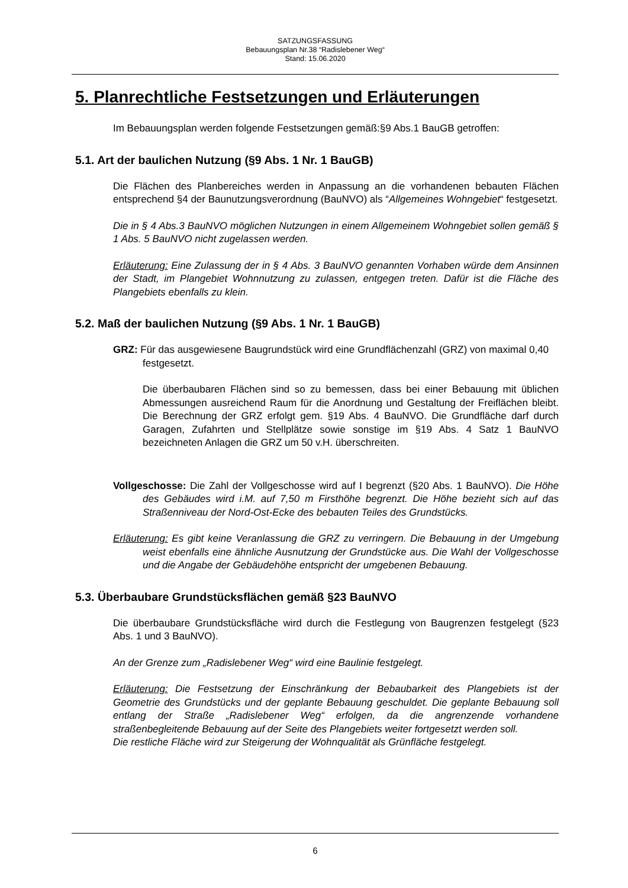SATZUNGSFASSUNG
Bebauungsplan Nr.38 “Radislebener Weg“
Stand: 15.06.2020
5. Planrechtliche Festsetzungen und Erläuterungen
Im Bebauungsplan werden folgende Festsetzungen gemäß:§9 Abs.1 BauGB getroffen:
5.1. Art der baulichen Nutzung (§9 Abs. 1 Nr. 1 BauGB)
Die Flächen des Planbereiches werden in Anpassung an die vorhandenen bebauten Flächen entsprechend §4 der Baunutzungsverordnung (BauNVO) als “Allgemeines Wohngebiet“ festgesetzt.
Die in § 4 Abs.3 BauNVO möglichen Nutzungen in einem Allgemeinem Wohngebiet sollen gemäß § 1 Abs. 5 BauNVO nicht zugelassen werden.
Erläuterung: Eine Zulassung der in § 4 Abs. 3 BauNVO genannten Vorhaben würde dem Ansinnen der Stadt, im Plangebiet Wohnnutzung zu zulassen, entgegen treten. Dafür ist die Fläche des Plangebiets ebenfalls zu klein.
5.2. Maß der baulichen Nutzung (§9 Abs. 1 Nr. 1 BauGB)
GRZ: Für das ausgewiesene Baugrundstück wird eine Grundflächenzahl (GRZ) von maximal 0,40 festgesetzt.
Die überbaubaren Flächen sind so zu bemessen, dass bei einer Bebauung mit üblichen Abmessungen ausreichend Raum für die Anordnung und Gestaltung der Freiflächen bleibt. Die Berechnung der GRZ erfolgt gem. §19 Abs. 4 BauNVO. Die Grundfläche darf durch Garagen, Zufahrten und Stellplätze sowie sonstige im §19 Abs. 4 Satz 1 BauNVO bezeichneten Anlagen die GRZ um 50 v.H. überschreiten.
Vollgeschosse: Die Zahl der Vollgeschosse wird auf I begrenzt (§20 Abs. 1 BauNVO). Die Höhe des Gebäudes wird i.M. auf 7,50 m Firsthöhe begrenzt. Die Höhe bezieht sich auf das Straßenniveau der Nord-Ost-Ecke des bebauten Teiles des Grundstücks.
Erläuterung: Es gibt keine Veranlassung die GRZ zu verringern. Die Bebauung in der Umgebung weist ebenfalls eine ähnliche Ausnutzung der Grundstücke aus. Die Wahl der Vollgeschosse und die Angabe der Gebäudehöhe entspricht der umgebenen Bebauung.
5.3. Überbaubare Grundstücksflächen gemäß §23 BauNVO
Die überbaubare Grundstücksfläche wird durch die Festlegung von Baugrenzen festgelegt (§23 Abs. 1 und 3 BauNVO).
An der Grenze zum „Radislebener Weg“ wird eine Baulinie festgelegt.
Erläuterung: Die Festsetzung der Einschränkung der Bebaubarkeit des Plangebiets ist der Geometrie des Grundstücks und der geplante Bebauung geschuldet. Die geplante Bebauung soll entlang der Straße „Radislebener Weg“ erfolgen, da die angrenzende vorhandene straßenbegleitende Bebauung auf der Seite des Plangebiets weiter fortgesetzt werden soll.
Die restliche Fläche wird zur Steigerung der Wohnqualität als Grünfläche festgelegt.
6